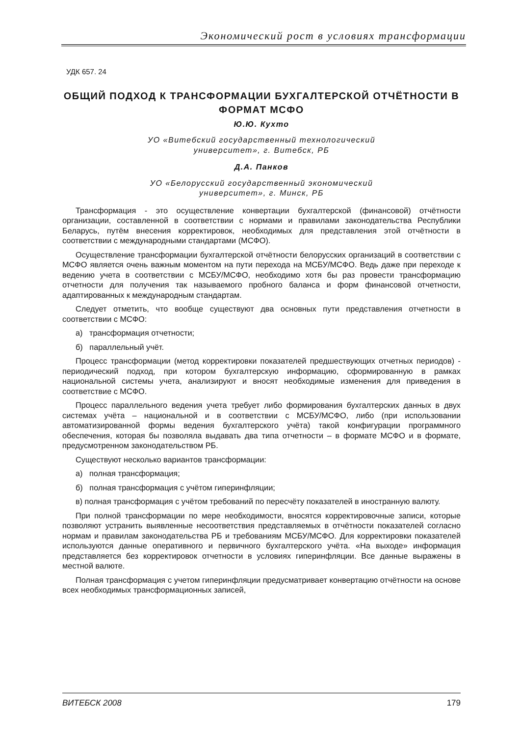Экономический рост в условиях трансформации
УДК 657. 24
ОБЩИЙ ПОДХОД К ТРАНСФОРМАЦИИ БУХГАЛТЕРСКОЙ ОТЧЁТНОСТИ В ФОРМАТ МСФО
Ю.Ю. Кухто
УО «Витебский государственный технологический
университет», г. Витебск, РБ
Д.А. Панков
УО «Белорусский государственный экономический
университет», г. Минск, РБ
Трансформация - это осуществление конвертации бухгалтерской (финансовой) отчётности организации, составленной в соответствии с нормами и правилами законодательства Республики Беларусь, путём внесения корректировок, необходимых для представления этой отчётности в соответствии с международными стандартами (МСФО).
Осуществление трансформации бухгалтерской отчётности белорусских организаций в соответствии с МСФО является очень важным моментом на пути перехода на МСБУ/МСФО. Ведь даже при переходе к ведению учета в соответствии с МСБУ/МСФО, необходимо хотя бы раз провести трансформацию отчетности для получения так называемого пробного баланса и форм финансовой отчетности, адаптированных к международным стандартам.
Следует отметить, что вообще существуют два основных пути представления отчетности в соответствии с МСФО:
а) трансформация отчетности;
б) параллельный учёт.
Процесс трансформации (метод корректировки показателей предшествующих отчетных периодов) - периодический подход, при котором бухгалтерскую информацию, сформированную в рамках национальной системы учета, анализируют и вносят необходимые изменения для приведения в соответствие с МСФО.
Процесс параллельного ведения учета требует либо формирования бухгалтерских данных в двух системах учёта – национальной и в соответствии с МСБУ/МСФО, либо (при использовании автоматизированной формы ведения бухгалтерского учёта) такой конфигурации программного обеспечения, которая бы позволяла выдавать два типа отчетности – в формате МСФО и в формате, предусмотренном законодательством РБ.
Существуют несколько вариантов трансформации:
а) полная трансформация;
б) полная трансформация с учётом гиперинфляции;
в) полная трансформация с учётом требований по пересчёту показателей в иностранную валюту.
При полной трансформации по мере необходимости, вносятся корректировочные записи, которые позволяют устранить выявленные несоответствия представляемых в отчётности показателей согласно нормам и правилам законодательства РБ и требованиям МСБУ/МСФО. Для корректировки показателей используются данные оперативного и первичного бухгалтерского учёта. «На выходе» информация представляется без корректировок отчетности в условиях гиперинфляции. Все данные выражены в местной валюте.
Полная трансформация с учетом гиперинфляции предусматривает конвертацию отчётности на основе всех необходимых трансформационных записей,
ВИТЕБСК 2008 179